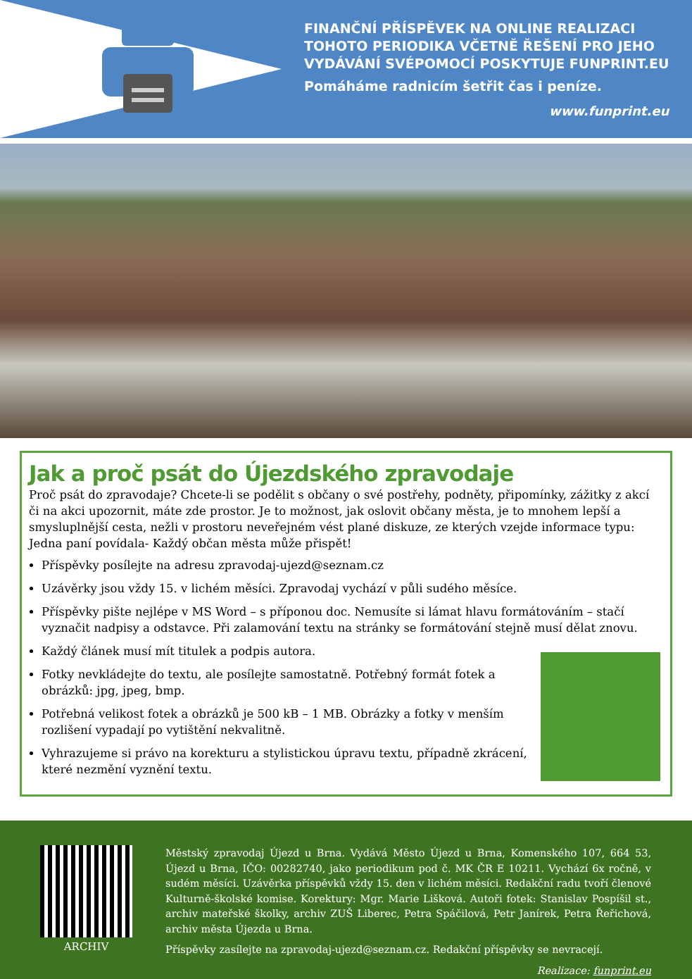FINANČNÍ PŘÍSPĚVEK NA ONLINE REALIZACI
TOHOTO PERIODIKA VČETNĚ ŘEŠENÍ PRO JEHO
VYDÁVÁNÍ SVÉPOMOCÍ POSKYTUJE FUNPRINT.EU
Pomáháme radnicím šetřit čas i peníze.
www.funprint.eu
Jak a proč psát do Újezdského zpravodaje
Proč psát do zpravodaje? Chcete-li se podělit s občany o své postřehy, podněty, připomínky, zážitky z akcí či na akci upozornit, máte zde prostor. Je to možnost, jak oslovit občany města, je to mnohem lepší a smysluplnější cesta, nežli v prostoru neveřejném vést plané diskuze, ze kterých vzejde informace typu: Jedna paní povídala- Každý občan města může přispět!
Příspěvky posílejte na adresu zpravodaj-ujezd@seznam.cz
Uzávěrky jsou vždy 15. v lichém měsíci. Zpravodaj vychází v půli sudého měsíce.
Příspěvky pište nejlépe v MS Word – s příponou doc. Nemusíte si lámat hlavu formátováním – stačí vyznačit nadpisy a odstavce. Při zalamování textu na stránky se formátování stejně musí dělat znovu.
Každý článek musí mít titulek a podpis autora.
Fotky nevkládejte do textu, ale posílejte samostatně. Potřebný formát fotek a obrázků: jpg, jpeg, bmp.
Potřebná velikost fotek a obrázků je 500 kB – 1 MB. Obrázky a fotky v menším rozlišení vypadají po vytištění nekvalitně.
Vyhrazujeme si právo na korekturu a stylistickou úpravu textu, případně zkrácení, které nezmění vyznění textu.
ARCHIV
Městský zpravodaj Újezd u Brna. Vydává Město Újezd u Brna, Komenského 107, 664 53, Újezd u Brna, IČO: 00282740, jako periodikum pod č. MK ČR E 10211. Vychází 6x ročně, v sudém měsíci. Uzávěrka příspěvků vždy 15. den v lichém měsíci. Redakční radu tvoří členové Kulturně-školské komise. Korektury: Mgr. Marie Lišková. Autoři fotek: Stanislav Pospíšil st., archiv mateřské školky, archiv ZUŠ Liberec, Petra Spáčilová, Petr Janírek, Petra Řeřichová, archiv města Újezda u Brna.
Příspěvky zasílejte na zpravodaj-ujezd@seznam.cz. Redakční příspěvky se nevracejí.
Realizace: funprint.eu